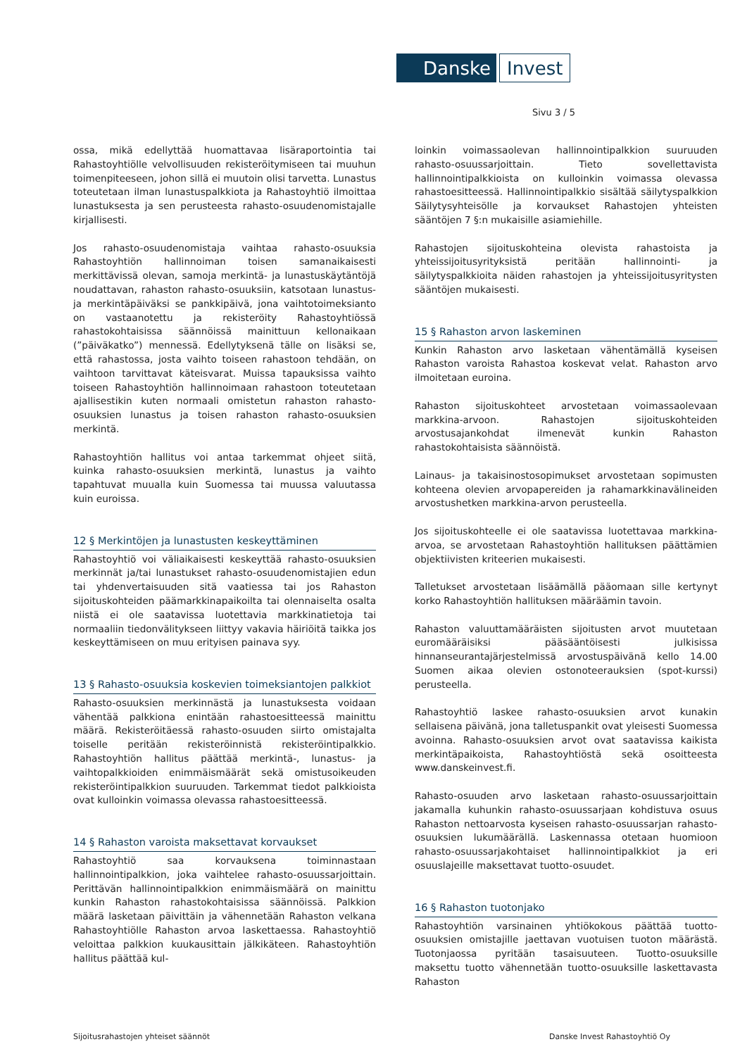Danske Invest
Sivu 3 / 5
ossa, mikä edellyttää huomattavaa lisäraportointia tai Rahastoyhtiölle velvollisuuden rekisteröitymiseen tai muuhun toimenpiteeseen, johon sillä ei muutoin olisi tarvetta. Lunastus toteutetaan ilman lunastuspalkkiota ja Rahastoyhtiö ilmoittaa lunastuksesta ja sen perusteesta rahasto-osuudenomistajalle kirjallisesti.
Jos rahasto-osuudenomistaja vaihtaa rahasto-osuuksia Rahastoyhtiön hallinnoiman toisen samanaikaisesti merkittävissä olevan, samoja merkintä- ja lunastuskäytäntöjä noudattavan, rahaston rahasto-osuuksiin, katsotaan lunastus- ja merkintäpäiväksi se pankkipäivä, jona vaihtotoimeksianto on vastaanotettu ja rekisteröity Rahastoyhtiössä rahastokohtaisissa säännöissä mainittuun kellonaikaan (”päiväkatko”) mennessä. Edellytyksenä tälle on lisäksi se, että rahastossa, josta vaihto toiseen rahastoon tehdään, on vaihtoon tarvittavat käteisvarat. Muissa tapauksissa vaihto toiseen Rahastoyhtiön hallinnoimaan rahastoon toteutetaan ajallisestikin kuten normaali omistetun rahaston rahasto-osuuksien lunastus ja toisen rahaston rahasto-osuuksien merkintä.
Rahastoyhtiön hallitus voi antaa tarkemmat ohjeet siitä, kuinka rahasto-osuuksien merkintä, lunastus ja vaihto tapahtuvat muualla kuin Suomessa tai muussa valuutassa kuin euroissa.
12 § Merkintöjen ja lunastusten keskeyttäminen
Rahastoyhtiö voi väliaikaisesti keskeyttää rahasto-osuuksien merkinnät ja/tai lunastukset rahasto-osuudenomistajien edun tai yhdenvertaisuuden sitä vaatiessa tai jos Rahaston sijoituskohteiden päämarkkinapaikoilta tai olennaiselta osalta niistä ei ole saatavissa luotettavia markkinatietoja tai normaaliin tiedonvälitykseen liittyy vakavia häiriöitä taikka jos keskeyttämiseen on muu erityisen painava syy.
13 § Rahasto-osuuksia koskevien toimeksiantojen palkkiot
Rahasto-osuuksien merkinnästä ja lunastuksesta voidaan vähentää palkkiona enintään rahastoesitteessä mainittu määrä. Rekisteröitäessä rahasto-osuuden siirto omistajalta toiselle peritään rekisteröinnistä rekisteröintipalkkio. Rahastoyhtiön hallitus päättää merkintä-, lunastus- ja vaihtopalkkioiden enimmäismäärät sekä omistusoikeuden rekisteröintipalkkion suuruuden. Tarkemmat tiedot palkkioista ovat kulloinkin voimassa olevassa rahastoesitteessä.
14 § Rahaston varoista maksettavat korvaukset
Rahastoyhtiö saa korvauksena toiminnastaan hallinnointipalkkion, joka vaihtelee rahasto-osuussarjoittain. Perittävän hallinnointipalkkion enimmäismäärä on mainittu kunkin Rahaston rahastokohtaisissa säännöissä. Palkkion määrä lasketaan päivittäin ja vähennetään Rahaston velkana Rahastoyhtiölle Rahaston arvoa laskettaessa. Rahastoyhtiö veloittaa palkkion kuukausittain jälkikäteen. Rahastoyhtiön hallitus päättää kul-
loinkin voimassaolevan hallinnointipalkkion suuruuden rahasto-osuussarjoittain. Tieto sovellettavista hallinnointipalkkioista on kulloinkin voimassa olevassa rahastoesitteessä. Hallinnointipalkkio sisältää säilytyspalkkion Säilytysyhteisölle ja korvaukset Rahastojen yhteisten sääntöjen 7 §:n mukaisille asiamiehille.
Rahastojen sijoituskohteina olevista rahastoista ja yhteissijoitusyrityksistä peritään hallinnointi- ja säilytyspalkkioita näiden rahastojen ja yhteissijoitusyritysten sääntöjen mukaisesti.
15 § Rahaston arvon laskeminen
Kunkin Rahaston arvo lasketaan vähentämällä kyseisen Rahaston varoista Rahastoa koskevat velat. Rahaston arvo ilmoitetaan euroina.
Rahaston sijoituskohteet arvostetaan voimassaolevaan markkina-arvoon. Rahastojen sijoituskohteiden arvostusajankohdat ilmenevät kunkin Rahaston rahastokohtaisista säännöistä.
Lainaus- ja takaisinostosopimukset arvostetaan sopimusten kohteena olevien arvopapereiden ja rahamarkkinavälineiden arvostushetken markkina-arvon perusteella.
Jos sijoituskohteelle ei ole saatavissa luotettavaa markkina-arvoa, se arvostetaan Rahastoyhtiön hallituksen päättämien objektiivisten kriteerien mukaisesti.
Talletukset arvostetaan lisäämällä pääomaan sille kertynyt korko Rahastoyhtiön hallituksen määräämin tavoin.
Rahaston valuuttamääräisten sijoitusten arvot muutetaan euromääräisiksi pääsääntöisesti julkisissa hinnanseurantajärjestelmissä arvostuspäivänä kello 14.00 Suomen aikaa olevien ostonoteerauksien (spot-kurssi) perusteella.
Rahastoyhtiö laskee rahasto-osuuksien arvot kunakin sellaisena päivänä, jona talletuspankit ovat yleisesti Suomessa avoinna. Rahasto-osuuksien arvot ovat saatavissa kaikista merkintäpaikoista, Rahastoyhtiöstä sekä osoitteesta www.danskeinvest.fi.
Rahasto-osuuden arvo lasketaan rahasto-osuussarjoittain jakamalla kuhunkin rahasto-osuussarjaan kohdistuva osuus Rahaston nettoarvosta kyseisen rahasto-osuussarjan rahasto-osuuksien lukumäärällä. Laskennassa otetaan huomioon rahasto-osuussarjakohtaiset hallinnointipalkkiot ja eri osuuslajeille maksettavat tuotto-osuudet.
16 § Rahaston tuotonjako
Rahastoyhtiön varsinainen yhtiökokous päättää tuotto-osuuksien omistajille jaettavan vuotuisen tuoton määrästä. Tuotonjaossa pyritään tasaisuuteen. Tuotto-osuuksille maksettu tuotto vähennetään tuotto-osuuksille laskettavasta Rahaston
Sijoitusrahastojen yhteiset säännöt Danske Invest Rahastoyhtiö Oy